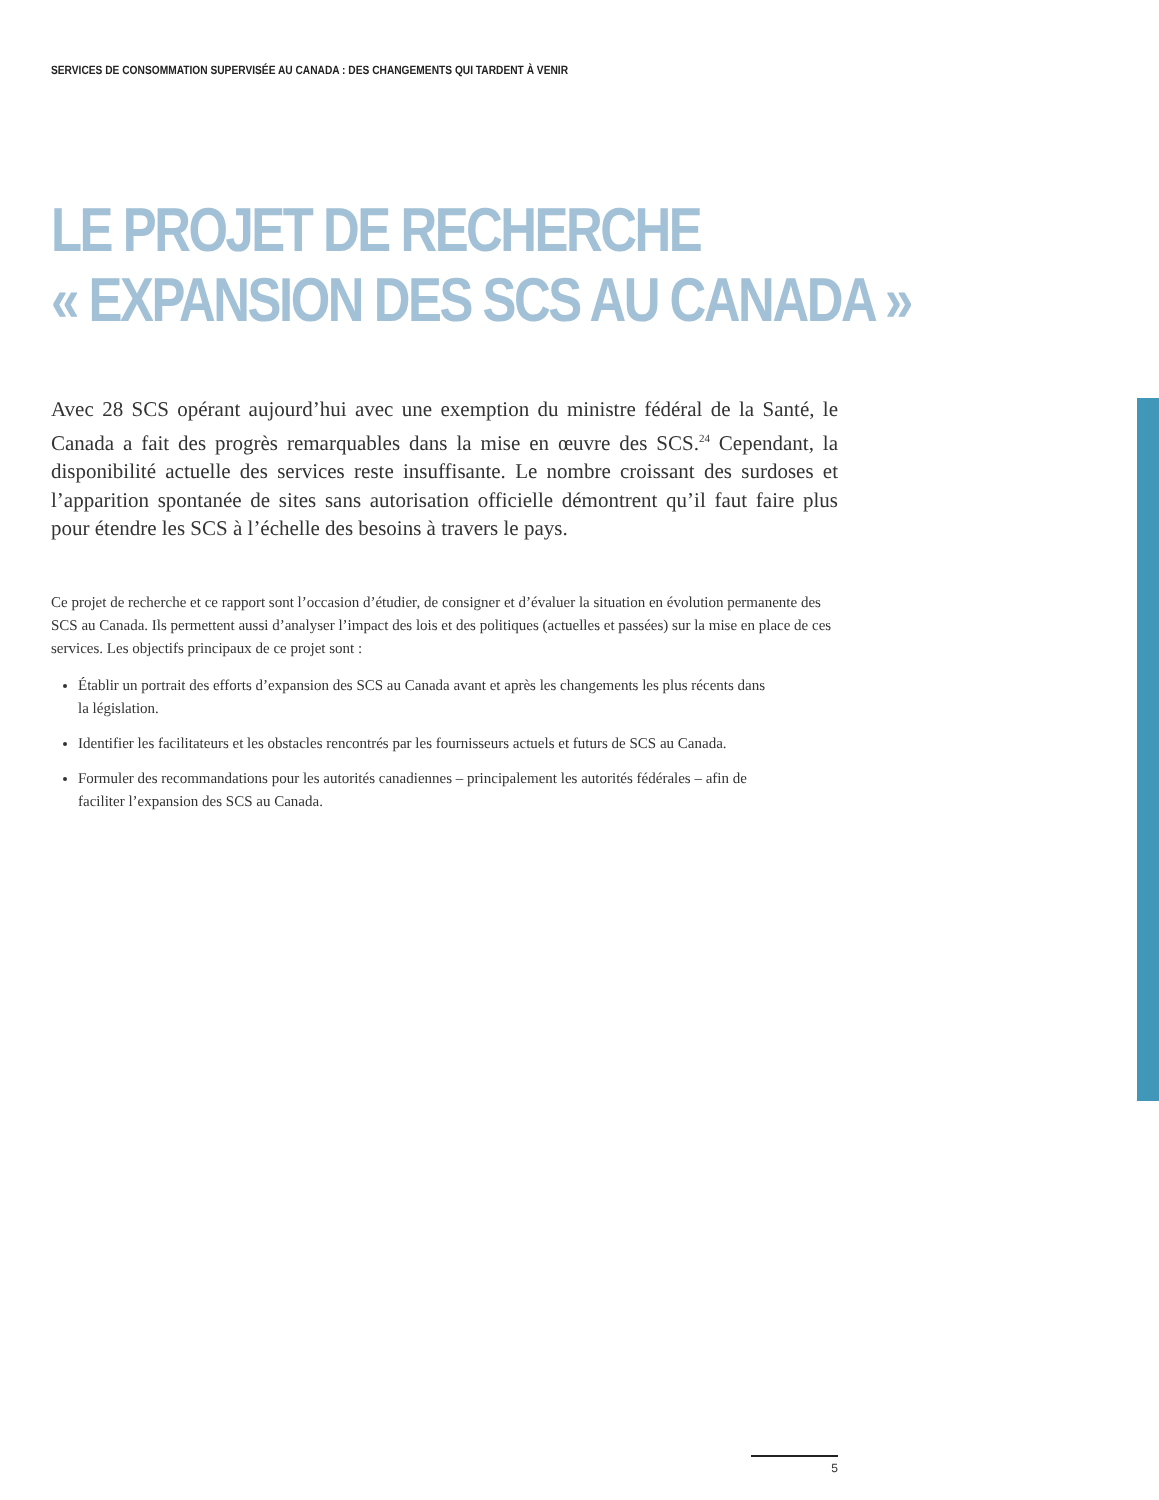SERVICES DE CONSOMMATION SUPERVISÉE AU CANADA : DES CHANGEMENTS QUI TARDENT À VENIR
LE PROJET DE RECHERCHE
« EXPANSION DES SCS AU CANADA »
Avec 28 SCS opérant aujourd’hui avec une exemption du ministre fédéral de la Santé, le Canada a fait des progrès remarquables dans la mise en œuvre des SCS.<sup>24</sup> Cependant, la disponibilité actuelle des services reste insuffisante. Le nombre croissant des surdoses et l’apparition spontanée de sites sans autorisation officielle démontrent qu’il faut faire plus pour étendre les SCS à l’échelle des besoins à travers le pays.
Ce projet de recherche et ce rapport sont l’occasion d’étudier, de consigner et d’évaluer la situation en évolution permanente des SCS au Canada. Ils permettent aussi d’analyser l’impact des lois et des politiques (actuelles et passées) sur la mise en place de ces services. Les objectifs principaux de ce projet sont :
Établir un portrait des efforts d’expansion des SCS au Canada avant et après les changements les plus récents dans la législation.
Identifier les facilitateurs et les obstacles rencontrés par les fournisseurs actuels et futurs de SCS au Canada.
Formuler des recommandations pour les autorités canadiennes – principalement les autorités fédérales – afin de faciliter l’expansion des SCS au Canada.
5